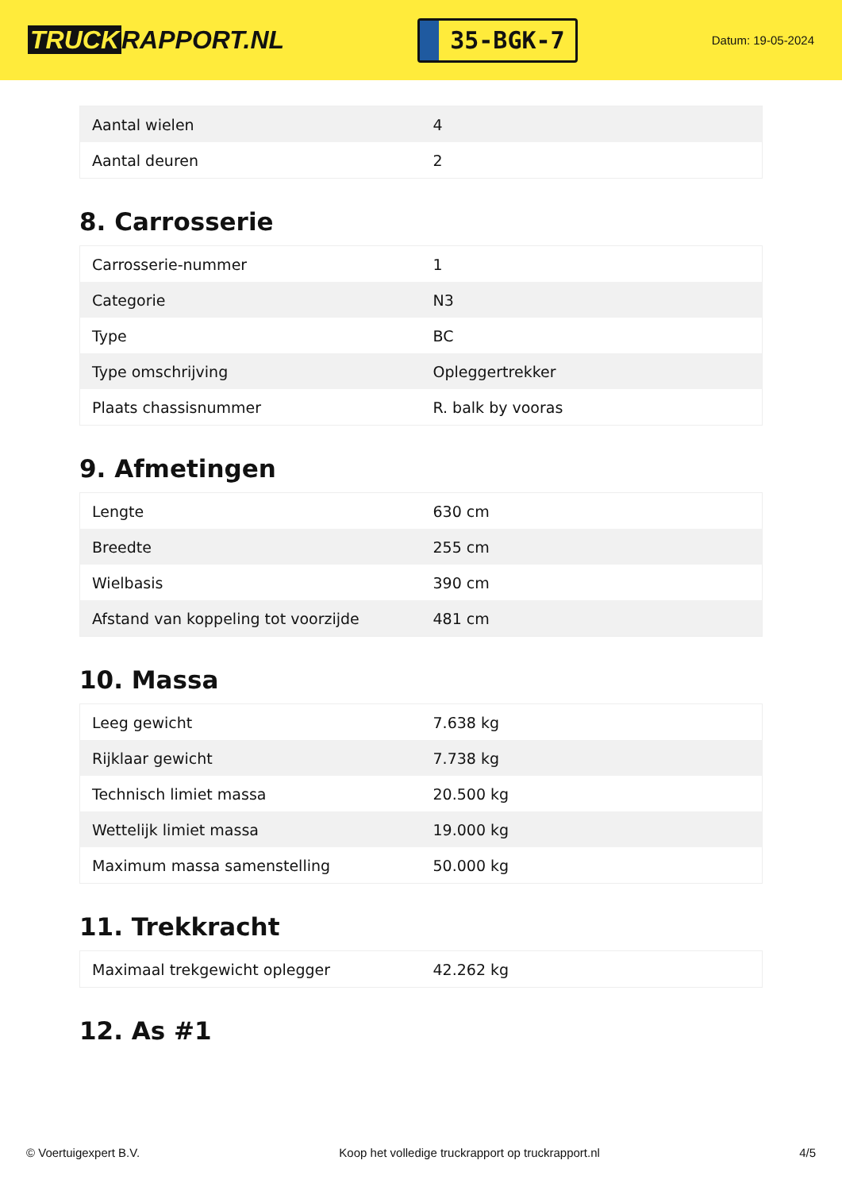TRUCK RAPPORT.NL
35-BGK-7
Datum: 19-05-2024
| Aantal wielen | 4 |
| Aantal deuren | 2 |
8. Carrosserie
| Carrosserie-nummer | 1 |
| Categorie | N3 |
| Type | BC |
| Type omschrijving | Opleggertrekker |
| Plaats chassisnummer | R. balk by vooras |
9. Afmetingen
| Lengte | 630 cm |
| Breedte | 255 cm |
| Wielbasis | 390 cm |
| Afstand van koppeling tot voorzijde | 481 cm |
10. Massa
| Leeg gewicht | 7.638 kg |
| Rijklaar gewicht | 7.738 kg |
| Technisch limiet massa | 20.500 kg |
| Wettelijk limiet massa | 19.000 kg |
| Maximum massa samenstelling | 50.000 kg |
11. Trekkracht
| Maximaal trekgewicht oplegger | 42.262 kg |
12. As #1
© Voertuigexpert B.V. Koop het volledige truckrapport op truckrapport.nl 4/5